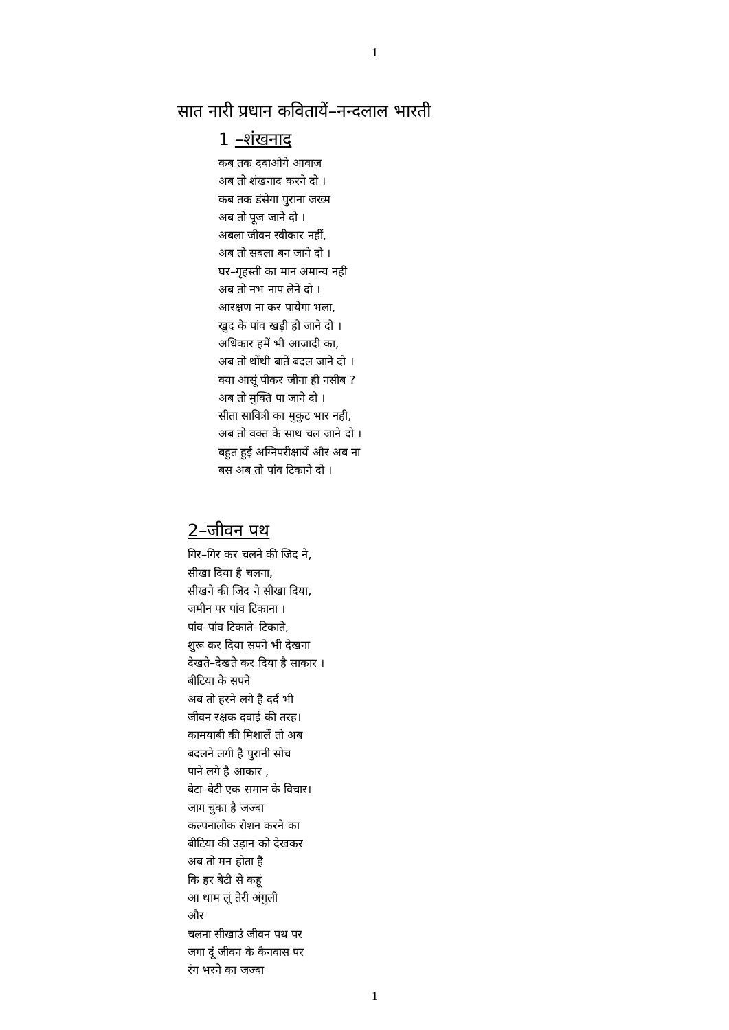1
सात नारी प्रधान कवितायें–नन्दलाल भारती
1 –शंखनाद
कब तक दबाओगे आवाज
अब तो शंखनाद करने दो ।
कब तक डंसेगा पुराना जख्म
अब तो पूज जाने दो ।
अबला जीवन स्वीकार नहीं,
अब तो सबला बन जाने दो ।
घर–गृहस्ती का मान अमान्य नही
अब तो नभ नाप लेने दो ।
आरक्षण ना कर पायेगा भला,
खुद के पांव खड़ी हो जाने दो ।
अधिकार हमें भी आजादी का,
अब तो थोंथी बातें बदल जाने दो ।
क्या आसूं पीकर जीना ही नसीब ?
अब तो मुक्ति पा जाने दो ।
सीता सावित्री का मुकुट भार नही,
अब तो वक्त के साथ चल जाने दो ।
बहुत हुई अग्निपरीक्षायें और अब ना
बस अब तो पांव टिकाने दो ।
2–जीवन पथ
गिर–गिर कर चलने की जिद ने,
सीखा दिया है चलना,
सीखने की जिद ने सीखा दिया,
जमीन पर पांव टिकाना ।
पांव–पांव टिकाते–टिकाते,
शुरू कर दिया सपने भी देखना
देखते–देखते कर दिया है साकार ।
बीटिया के सपने
अब तो हरने लगे है दर्द भी
जीवन रक्षक दवाई की तरह।
कामयाबी की मिशालें तो अब
बदलने लगी है पुरानी सोच
पाने लगे है आकार ,
बेटा–बेटी एक समान के विचार।
जाग चुका है जज्बा
कल्पनालोक रोशन करने का
बीटिया की उड़ान को देखकर
अब तो मन होता है
कि हर बेटी से कहूं
आ थाम लूं तेरी अंगुली
और
चलना सीखाउं जीवन पथ पर
जगा दूं जीवन के कैनवास पर
रंग भरने का जज्बा
1